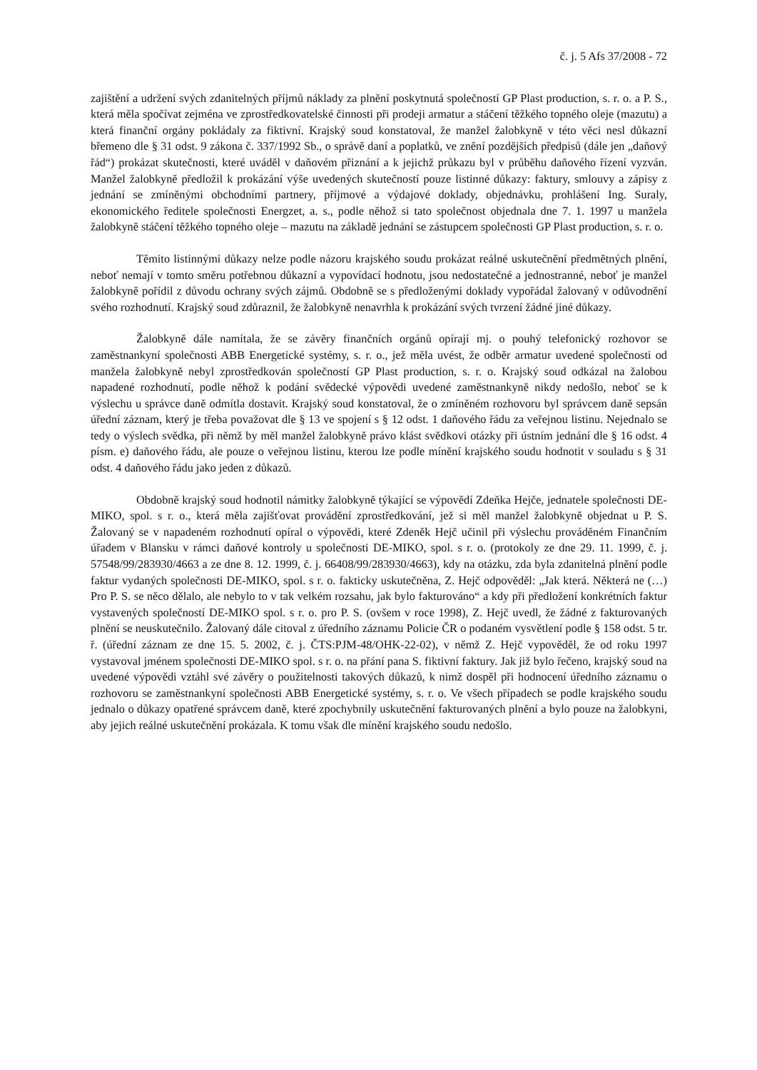č. j. 5 Afs 37/2008 - 72
zajištění a udržení svých zdanitelných příjmů náklady za plnění poskytnutá společností GP Plast production, s. r. o. a P. S., která měla spočívat zejména ve zprostředkovatelské činnosti při prodeji armatur a stáčení těžkého topného oleje (mazutu) a která finanční orgány pokládaly za fiktivní. Krajský soud konstatoval, že manžel žalobkyně v této věci nesl důkazní břemeno dle § 31 odst. 9 zákona č. 337/1992 Sb., o správě daní a poplatků, ve znění pozdějších předpisů (dále jen „daňový řád“) prokázat skutečnosti, které uváděl v daňovém přiznání a k jejichž průkazu byl v průběhu daňového řízení vyzván. Manžel žalobkyně předložil k prokázání výše uvedených skutečností pouze listinné důkazy: faktury, smlouvy a zápisy z jednání se zmíněnými obchodními partnery, příjmové a výdajové doklady, objednávku, prohlášení Ing. Suraly, ekonomického ředitele společnosti Energzet, a. s., podle něhož si tato společnost objednala dne 7. 1. 1997 u manžela žalobkyně stáčení těžkého topného oleje – mazutu na základě jednání se zástupcem společnosti GP Plast production, s. r. o.
Těmito listinnými důkazy nelze podle názoru krajského soudu prokázat reálné uskutečnění předmětných plnění, neboť nemají v tomto směru potřebnou důkazní a vypovídací hodnotu, jsou nedostatečné a jednostranné, neboť je manžel žalobkyně pořídil z důvodu ochrany svých zájmů. Obdobně se s předloženými doklady vypořádal žalovaný v odůvodnění svého rozhodnutí. Krajský soud zdůraznil, že žalobkyně nenavrhla k prokázání svých tvrzení žádné jiné důkazy.
Žalobkyně dále namítala, že se závěry finančních orgánů opírají mj. o pouhý telefonický rozhovor se zaměstnankyní společnosti ABB Energetické systémy, s. r. o., jež měla uvést, že odběr armatur uvedené společnosti od manžela žalobkyně nebyl zprostředkován společností GP Plast production, s. r. o. Krajský soud odkázal na žalobou napadené rozhodnutí, podle něhož k podání svědecké výpovědi uvedené zaměstnankyně nikdy nedošlo, neboť se k výslechu u správce daně odmítla dostavit. Krajský soud konstatoval, že o zmíněném rozhovoru byl správcem daně sepsán úřední záznam, který je třeba považovat dle § 13 ve spojení s § 12 odst. 1 daňového řádu za veřejnou listinu. Nejednalo se tedy o výslech svědka, při němž by měl manžel žalobkyně právo klást svědkovi otázky při ústním jednání dle § 16 odst. 4 písm. e) daňového řádu, ale pouze o veřejnou listinu, kterou lze podle mínění krajského soudu hodnotit v souladu s § 31 odst. 4 daňového řádu jako jeden z důkazů.
Obdobně krajský soud hodnotil námitky žalobkyně týkající se výpovědí Zdeňka Hejče, jednatele společnosti DE-MIKO, spol. s r. o., která měla zajišťovat provádění zprostředkování, jež si měl manžel žalobkyně objednat u P. S. Žalovaný se v napadeném rozhodnutí opíral o výpovědi, které Zdeněk Hejč učinil při výslechu prováděném Finančním úřadem v Blansku v rámci daňové kontroly u společnosti DE-MIKO, spol. s r. o. (protokoly ze dne 29. 11. 1999, č. j. 57548/99/283930/4663 a ze dne 8. 12. 1999, č. j. 66408/99/283930/4663), kdy na otázku, zda byla zdanitelná plnění podle faktur vydaných společnosti DE-MIKO, spol. s r. o. fakticky uskutečněna, Z. Hejč odpověděl: „Jak která. Některá ne (…) Pro P. S. se něco dělalo, ale nebylo to v tak velkém rozsahu, jak bylo fakturováno“ a kdy při předložení konkrétních faktur vystavených společností DE-MIKO spol. s r. o. pro P. S. (ovšem v roce 1998), Z. Hejč uvedl, že žádné z fakturovaných plnění se neuskutečnilo. Žalovaný dále citoval z úředního záznamu Policie ČR o podaném vysvětlení podle § 158 odst. 5 tr. ř. (úřední záznam ze dne 15. 5. 2002, č. j. ČTS:PJM-48/OHK-22-02), v němž Z. Hejč vypověděl, že od roku 1997 vystavoval jménem společnosti DE-MIKO spol. s r. o. na přání pana S. fiktivní faktury. Jak již bylo řečeno, krajský soud na uvedené výpovědi vztáhl své závěry o použitelnosti takových důkazů, k nimž dospěl při hodnocení úředního záznamu o rozhovoru se zaměstnankyní společnosti ABB Energetické systémy, s. r. o. Ve všech případech se podle krajského soudu jednalo o důkazy opatřené správcem daně, které zpochybnily uskutečnění fakturovaných plnění a bylo pouze na žalobkyni, aby jejich reálné uskutečnění prokázala. K tomu však dle mínění krajského soudu nedošlo.